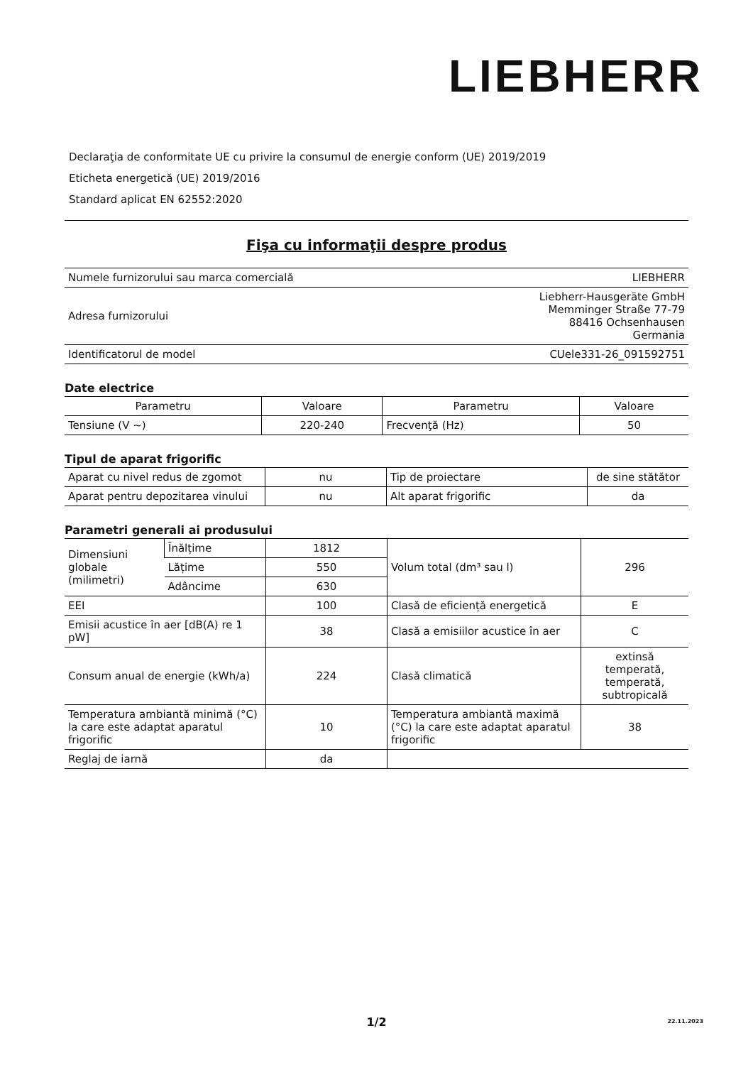LIEBHERR
Declaraţia de conformitate UE cu privire la consumul de energie conform (UE) 2019/2019
Eticheta energetică (UE) 2019/2016
Standard aplicat EN 62552:2020
Fişa cu informaţii despre produs
| Numele furnizorului sau marca comercială | LIEBHERR |
| Adresa furnizorului | Liebherr-Hausgeräte GmbH Memminger Straße 77-79 88416 Ochsenhausen Germania |
| Identificatorul de model | CUele331-26_091592751 |
Date electrice
| Parametru | Valoare | Parametru | Valoare |
| --- | --- | --- | --- |
| Tensiune (V ~) | 220-240 | Frecvenţă (Hz) | 50 |
Tipul de aparat frigorific
| Aparat cu nivel redus de zgomot | nu | Tip de proiectare | de sine stătător |
| Aparat pentru depozitarea vinului | nu | Alt aparat frigorific | da |
Parametri generali ai produsului
| Dimensiuni globale (milimetri) | Înălțime | 1812 | Volum total (dm³ sau l) | 296 |
| | Lățime | 550 | | |
| | Adâncime | 630 | | |
| EEI | | 100 | Clasă de eficiență energetică | E |
| Emisii acustice în aer [dB(A) re 1 pW] | | 38 | Clasă a emisiilor acustice în aer | C |
| Consum anual de energie (kWh/a) | | 224 | Clasă climatică | extinsă temperată, temperată, subtropicală |
| Temperatura ambiantă minimă (°C) la care este adaptat aparatul frigorific | | 10 | Temperatura ambiantă maximă (°C) la care este adaptat aparatul frigorific | 38 |
| Reglaj de iarnă | | da | | |
1/2
22.11.2023